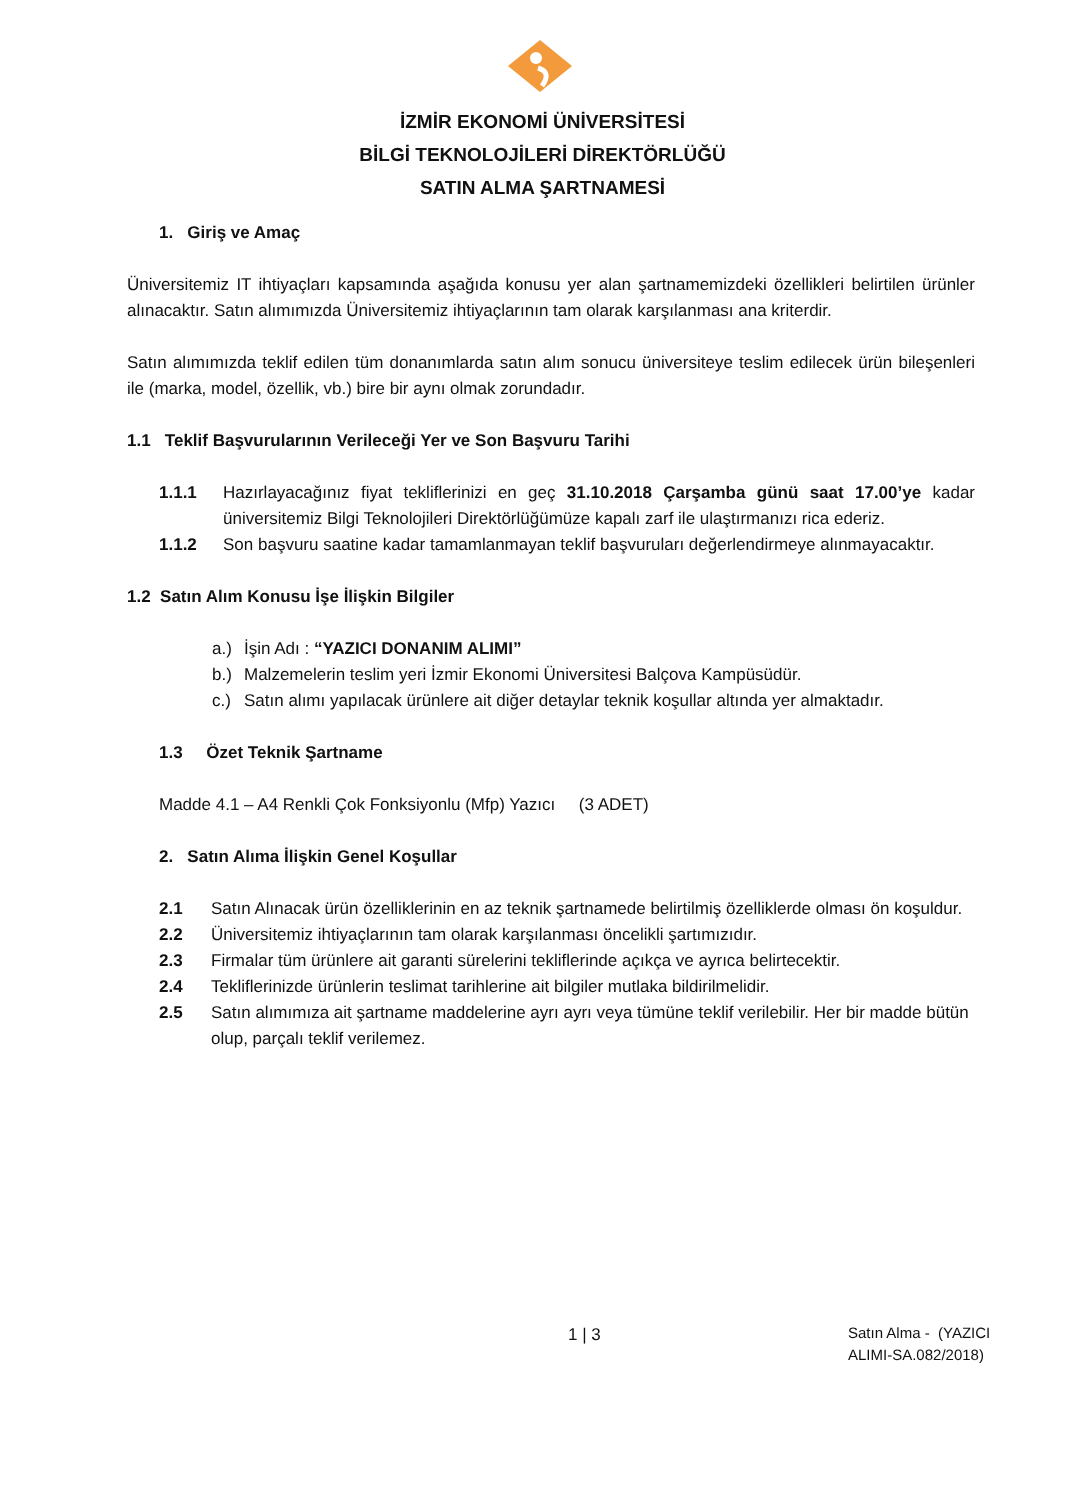İZMİR EKONOMİ ÜNİVERSİTESİ
BİLGİ TEKNOLOJİLERİ DİREKTÖRLÜĞÜ
SATIN ALMA ŞARTNAMESİ
1. Giriş ve Amaç
Üniversitemiz IT ihtiyaçları kapsamında aşağıda konusu yer alan şartnamemizdeki özellikleri belirtilen ürünler alınacaktır. Satın alımımızda Üniversitemiz ihtiyaçlarının tam olarak karşılanması ana kriterdir.
Satın alımımızda teklif edilen tüm donanımlarda satın alım sonucu üniversiteye teslim edilecek ürün bileşenleri ile (marka, model, özellik, vb.) bire bir aynı olmak zorundadır.
1.1 Teklif Başvurularının Verileceği Yer ve Son Başvuru Tarihi
1.1.1 Hazırlayacağınız fiyat tekliflerinizi en geç 31.10.2018 Çarşamba günü saat 17.00’ye kadar üniversitemiz Bilgi Teknolojileri Direktörlüğümüze kapalı zarf ile ulaştırmanızı rica ederiz.
1.1.2 Son başvuru saatine kadar tamamlanmayan teklif başvuruları değerlendirmeye alınmayacaktır.
1.2 Satın Alım Konusu İşe İlişkin Bilgiler
a.) İşin Adı : “YAZICI DONANIM ALIMI”
b.) Malzemelerin teslim yeri İzmir Ekonomi Üniversitesi Balçova Kampüsüdür.
c.) Satın alımı yapılacak ürünlere ait diğer detaylar teknik koşullar altında yer almaktadır.
1.3 Özet Teknik Şartname
Madde 4.1 – A4 Renkli Çok Fonksiyonlu (Mfp) Yazıcı (3 ADET)
2. Satın Alıma İlişkin Genel Koşullar
2.1 Satın Alınacak ürün özelliklerinin en az teknik şartnamede belirtilmiş özelliklerde olması ön koşuldur.
2.2 Üniversitemiz ihtiyaçlarının tam olarak karşılanması öncelikli şartımızıdır.
2.3 Firmalar tüm ürünlere ait garanti sürelerini tekliflerinde açıkça ve ayrıca belirtecektir.
2.4 Tekliflerinizde ürünlerin teslimat tarihlerine ait bilgiler mutlaka bildirilmelidir.
2.5 Satın alımımıza ait şartname maddelerine ayrı ayrı veya tümüne teklif verilebilir. Her bir madde bütün olup, parçalı teklif verilemez.
1 | 3 Satın Alma - (YAZICI
ALIMI-SA.082/2018)